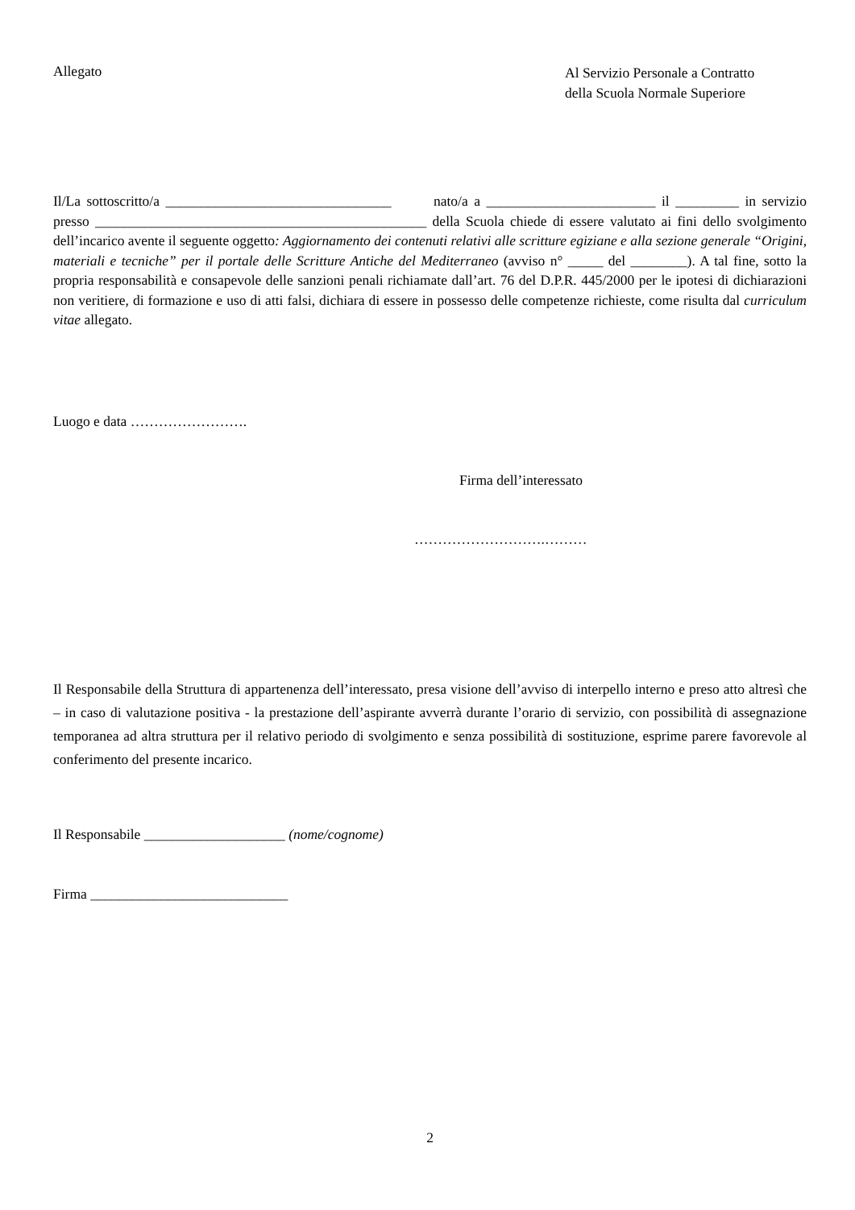Allegato
Al Servizio Personale a Contratto
della Scuola Normale Superiore
Il/La sottoscritto/a ________________________________ nato/a a ________________________ il _________ in servizio presso _______________________________________________ della Scuola chiede di essere valutato ai fini dello svolgimento dell’incarico avente il seguente oggetto: Aggiornamento dei contenuti relativi alle scritture egiziane e alla sezione generale “Origini, materiali e tecniche” per il portale delle Scritture Antiche del Mediterraneo (avviso n° _____ del ________). A tal fine, sotto la propria responsabilità e consapevole delle sanzioni penali richiamate dall’art. 76 del D.P.R. 445/2000 per le ipotesi di dichiarazioni non veritiere, di formazione e uso di atti falsi, dichiara di essere in possesso delle competenze richieste, come risulta dal curriculum vitae allegato.
Luogo e data …………………….
Firma dell’interessato
……………………….………
Il Responsabile della Struttura di appartenenza dell’interessato, presa visione dell’avviso di interpello interno e preso atto altresì che – in caso di valutazione positiva - la prestazione dell’aspirante avverrà durante l’orario di servizio, con possibilità di assegnazione temporanea ad altra struttura per il relativo periodo di svolgimento e senza possibilità di sostituzione, esprime parere favorevole al conferimento del presente incarico.
Il Responsabile ____________________ (nome/cognome)
Firma ____________________________
2